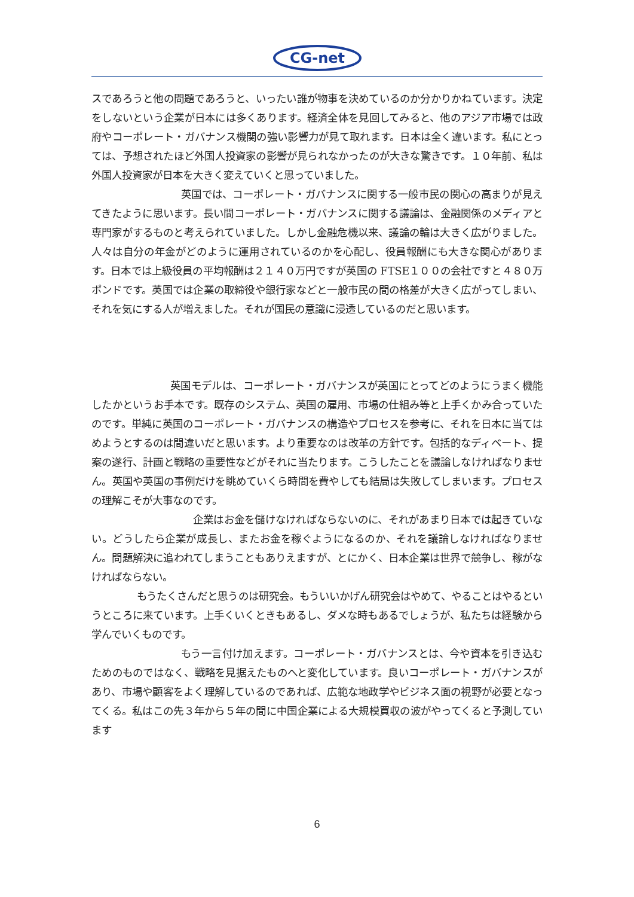CG-net
スであろうと他の問題であろうと、いったい誰が物事を決めているのか分かりかねています。決定をしないという企業が日本には多くあります。経済全体を見回してみると、他のアジア市場では政府やコーポレート・ガバナンス機関の強い影響力が見て取れます。日本は全く違います。私にとっては、予想されたほど外国人投資家の影響が見られなかったのが大きな驚きです。１０年前、私は外国人投資家が日本を大きく変えていくと思っていました。
英国では、コーポレート・ガバナンスに関する一般市民の関心の高まりが見えてきたように思います。長い間コーポレート・ガバナンスに関する議論は、金融関係のメディアと専門家がするものと考えられていました。しかし金融危機以来、議論の輪は大きく広がりました。人々は自分の年金がどのように運用されているのかを心配し、役員報酬にも大きな関心があります。日本では上級役員の平均報酬は２１４０万円ですが英国の FTSE１００の会社ですと４８０万ポンドです。英国では企業の取締役や銀行家などと一般市民の間の格差が大きく広がってしまい、それを気にする人が増えました。それが国民の意識に浸透しているのだと思います。
英国モデルは、コーポレート・ガバナンスが英国にとってどのようにうまく機能したかというお手本です。既存のシステム、英国の雇用、市場の仕組み等と上手くかみ合っていたのです。単純に英国のコーポレート・ガバナンスの構造やプロセスを参考に、それを日本に当てはめようとするのは間違いだと思います。より重要なのは改革の方針です。包括的なディベート、提案の遂行、計画と戦略の重要性などがそれに当たります。こうしたことを議論しなければなりません。英国や英国の事例だけを眺めていくら時間を費やしても結局は失敗してしまいます。プロセスの理解こそが大事なのです。
企業はお金を儲けなければならないのに、それがあまり日本では起きていない。どうしたら企業が成長し、またお金を稼ぐようになるのか、それを議論しなければなりません。問題解決に追われてしまうこともありえますが、とにかく、日本企業は世界で競争し、稼がなければならない。
もうたくさんだと思うのは研究会。もういいかげん研究会はやめて、やることはやるというところに来ています。上手くいくときもあるし、ダメな時もあるでしょうが、私たちは経験から学んでいくものです。
もう一言付け加えます。コーポレート・ガバナンスとは、今や資本を引き込むためのものではなく、戦略を見据えたものへと変化しています。良いコーポレート・ガバナンスがあり、市場や顧客をよく理解しているのであれば、広範な地政学やビジネス面の視野が必要となってくる。私はこの先３年から５年の間に中国企業による大規模買収の波がやってくると予測しています
6